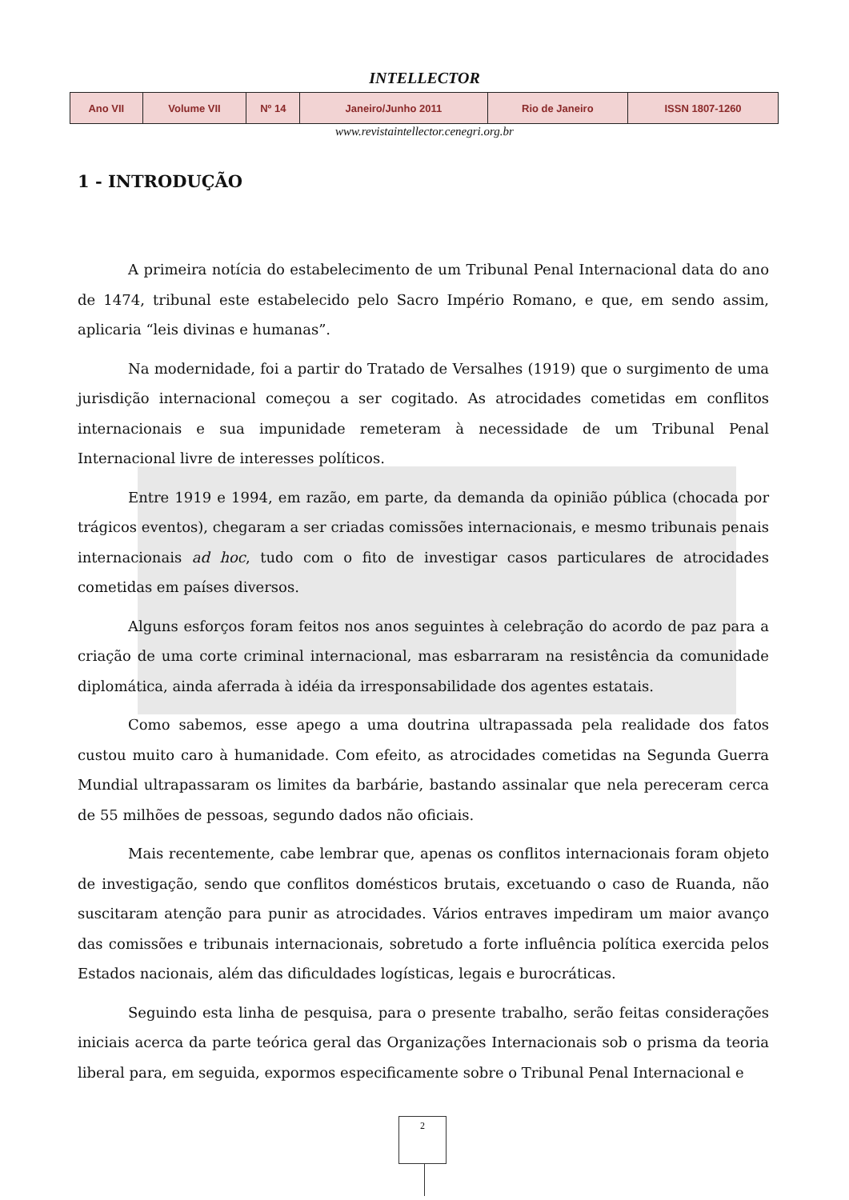INTELLECTOR
| Ano VII | Volume VII | Nº 14 | Janeiro/Junho 2011 | Rio de Janeiro | ISSN 1807-1260 |
www.revistaintellector.cenegri.org.br
1 - INTRODUÇÃO
A primeira notícia do estabelecimento de um Tribunal Penal Internacional data do ano de 1474, tribunal este estabelecido pelo Sacro Império Romano, e que, em sendo assim, aplicaria “leis divinas e humanas”.
Na modernidade, foi a partir do Tratado de Versalhes (1919) que o surgimento de uma jurisdição internacional começou a ser cogitado. As atrocidades cometidas em conflitos internacionais e sua impunidade remeteram à necessidade de um Tribunal Penal Internacional livre de interesses políticos.
Entre 1919 e 1994, em razão, em parte, da demanda da opinião pública (chocada por trágicos eventos), chegaram a ser criadas comissões internacionais, e mesmo tribunais penais internacionais ad hoc, tudo com o fito de investigar casos particulares de atrocidades cometidas em países diversos.
Alguns esforços foram feitos nos anos seguintes à celebração do acordo de paz para a criação de uma corte criminal internacional, mas esbarraram na resistência da comunidade diplomática, ainda aferrada à idéia da irresponsabilidade dos agentes estatais.
Como sabemos, esse apego a uma doutrina ultrapassada pela realidade dos fatos custou muito caro à humanidade. Com efeito, as atrocidades cometidas na Segunda Guerra Mundial ultrapassaram os limites da barbárie, bastando assinalar que nela pereceram cerca de 55 milhões de pessoas, segundo dados não oficiais.
Mais recentemente, cabe lembrar que, apenas os conflitos internacionais foram objeto de investigação, sendo que conflitos domésticos brutais, excetuando o caso de Ruanda, não suscitaram atenção para punir as atrocidades. Vários entraves impediram um maior avanço das comissões e tribunais internacionais, sobretudo a forte influência política exercida pelos Estados nacionais, além das dificuldades logísticas, legais e burocráticas.
Seguindo esta linha de pesquisa, para o presente trabalho, serão feitas considerações iniciais acerca da parte teórica geral das Organizações Internacionais sob o prisma da teoria liberal para, em seguida, expormos especificamente sobre o Tribunal Penal Internacional e
2